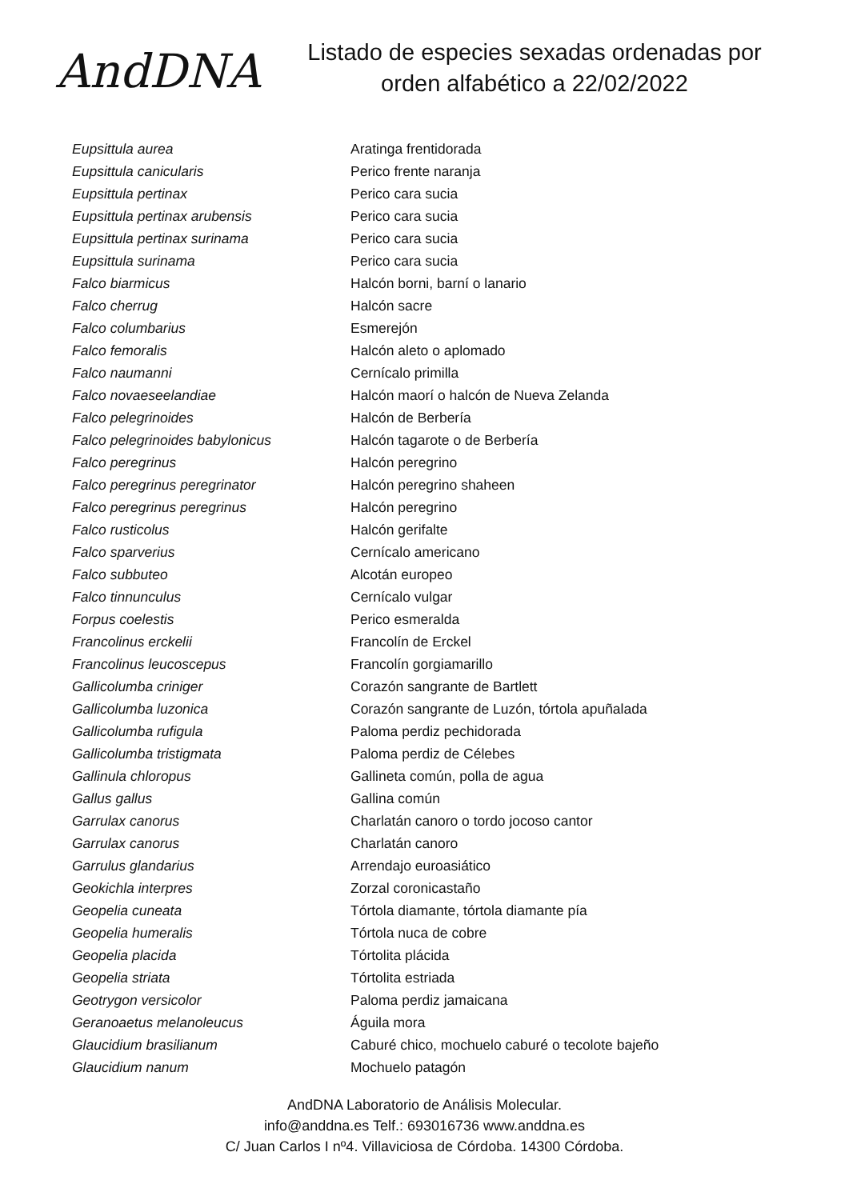AndDNA
Listado de especies sexadas ordenadas por
orden alfabético a 22/02/2022
| Eupsittula aurea | Aratinga frentidorada |
| Eupsittula canicularis | Perico frente naranja |
| Eupsittula pertinax | Perico cara sucia |
| Eupsittula pertinax arubensis | Perico cara sucia |
| Eupsittula pertinax surinama | Perico cara sucia |
| Eupsittula surinama | Perico cara sucia |
| Falco biarmicus | Halcón borni, barní o lanario |
| Falco cherrug | Halcón sacre |
| Falco columbarius | Esmerejón |
| Falco femoralis | Halcón aleto o aplomado |
| Falco naumanni | Cernícalo primilla |
| Falco novaeseelandiae | Halcón maorí o halcón de Nueva Zelanda |
| Falco pelegrinoides | Halcón de Berbería |
| Falco pelegrinoides babylonicus | Halcón tagarote o de Berbería |
| Falco peregrinus | Halcón peregrino |
| Falco peregrinus peregrinator | Halcón peregrino shaheen |
| Falco peregrinus peregrinus | Halcón peregrino |
| Falco rusticolus | Halcón gerifalte |
| Falco sparverius | Cernícalo americano |
| Falco subbuteo | Alcotán europeo |
| Falco tinnunculus | Cernícalo vulgar |
| Forpus coelestis | Perico esmeralda |
| Francolinus erckelii | Francolín de Erckel |
| Francolinus leucoscepus | Francolín gorgiamarillo |
| Gallicolumba criniger | Corazón sangrante de Bartlett |
| Gallicolumba luzonica | Corazón sangrante de Luzón, tórtola apuñalada |
| Gallicolumba rufigula | Paloma perdiz pechidorada |
| Gallicolumba tristigmata | Paloma perdiz de Célebes |
| Gallinula chloropus | Gallineta común, polla de agua |
| Gallus gallus | Gallina común |
| Garrulax canorus | Charlatán canoro o tordo jocoso cantor |
| Garrulax canorus | Charlatán canoro |
| Garrulus glandarius | Arrendajo euroasiático |
| Geokichla interpres | Zorzal coronicastaño |
| Geopelia cuneata | Tórtola diamante, tórtola diamante pía |
| Geopelia humeralis | Tórtola nuca de cobre |
| Geopelia placida | Tórtolita plácida |
| Geopelia striata | Tórtolita estriada |
| Geotrygon versicolor | Paloma perdiz jamaicana |
| Geranoaetus melanoleucus | Águila mora |
| Glaucidium brasilianum | Caburé chico, mochuelo caburé o tecolote bajeño |
| Glaucidium nanum | Mochuelo patagón |
AndDNA Laboratorio de Análisis Molecular.
info@anddna.es Telf.: 693016736 www.anddna.es
C/ Juan Carlos I nº4. Villaviciosa de Córdoba. 14300 Córdoba.